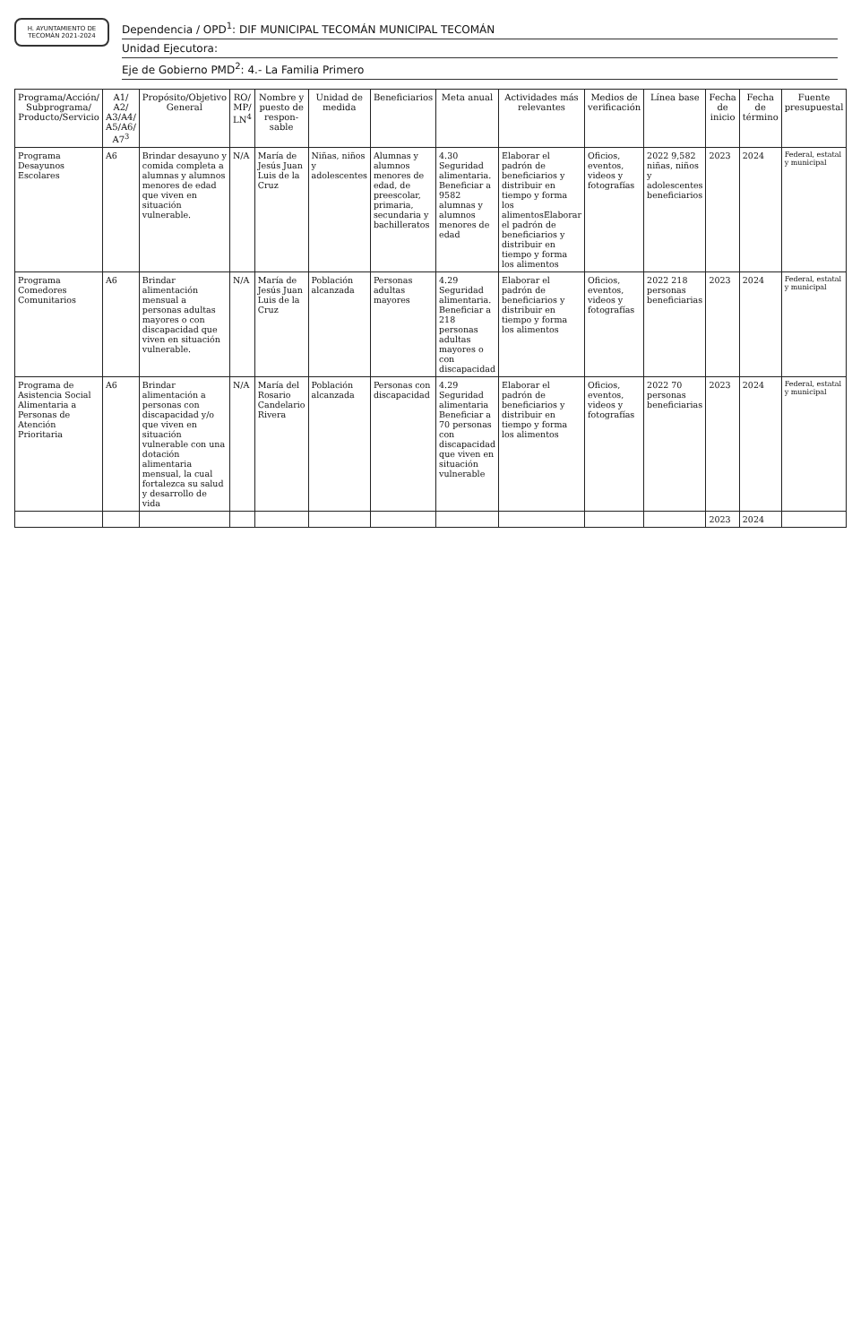H. AYUNTAMIENTO DE TECOMÁN 2021-2024
Dependencia / OPD<sup>1</sup>: DIF MUNICIPAL TECOMÁN MUNICIPAL TECOMÁN
Unidad Ejecutora:
Eje de Gobierno PMD<sup>2</sup>: 4.- La Familia Primero
| Programa/Acción/ Subprograma/ Producto/Servicio | A1/ A2/ A3/A4/ A5/A6/ A7<sup>3</sup> | Propósito/Objetivo General | RO/ MP/ LN<sup>4</sup> | Nombre y puesto de respon-sable | Unidad de medida | Beneficiarios | Meta anual | Actividades más relevantes | Medios de verificación | Línea base | Fecha de inicio | Fecha de término | Fuente presupuestal |
| --- | --- | --- | --- | --- | --- | --- | --- | --- | --- | --- | --- | --- | --- |
| Programa Desayunos Escolares | A6 | Brindar desayuno y comida completa a alumnas y alumnos menores de edad que viven en situación vulnerable. | N/A | María de Jesús Juan Luis de la Cruz | Niñas, niños y adolescentes | Alumnas y alumnos menores de edad, de preescolar, primaria, secundaria y bachilleratos | 4.30 Seguridad alimentaria. Beneficiar a 9582 alumnas y alumnos menores de edad | Elaborar el padrón de beneficiarios y distribuir en tiempo y forma los alimentosElaborar el padrón de beneficiarios y distribuir en tiempo y forma los alimentos | Oficios, eventos, videos y fotografías | 2022 9,582 niñas, niños y adolescentes beneficiarios | 2023 | 2024 | Federal, estatal y municipal |
| Programa Comedores Comunitarios | A6 | Brindar alimentación mensual a personas adultas mayores o con discapacidad que viven en situación vulnerable. | N/A | María de Jesús Juan Luis de la Cruz | Población alcanzada | Personas adultas mayores | 4.29 Seguridad alimentaria. Beneficiar a 218 personas adultas mayores o con discapacidad | Elaborar el padrón de beneficiarios y distribuir en tiempo y forma los alimentos | Oficios, eventos, videos y fotografías | 2022 218 personas beneficiarias | 2023 | 2024 | Federal, estatal y municipal |
| Programa de Asistencia Social Alimentaria a Personas de Atención Prioritaria | A6 | Brindar alimentación a personas con discapacidad y/o que viven en situación vulnerable con una dotación alimentaria mensual, la cual fortalezca su salud y desarrollo de vida | N/A | María del Rosario Candelario Rivera | Población alcanzada | Personas con discapacidad | 4.29 Seguridad alimentaria Beneficiar a 70 personas con discapacidad que viven en situación vulnerable | Elaborar el padrón de beneficiarios y distribuir en tiempo y forma los alimentos | Oficios, eventos, videos y fotografías | 2022 70 personas beneficiarias | 2023 | 2024 | Federal, estatal y municipal |
| | | | | | | | | | | | 2023 | 2024 | |